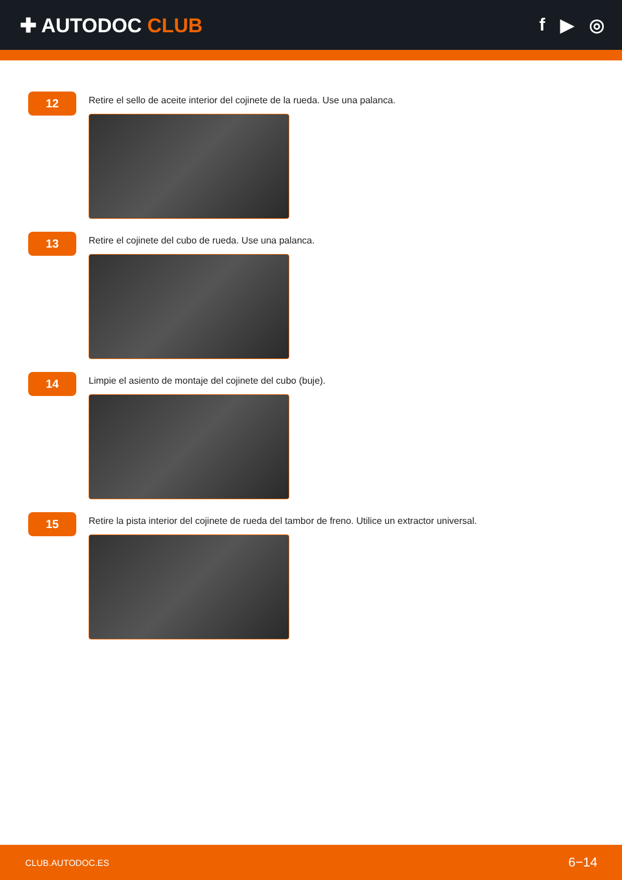✚ AUTODOC CLUB f ▶ ◎
12
Retire el sello de aceite interior del cojinete de la rueda. Use una palanca.
13
Retire el cojinete del cubo de rueda. Use una palanca.
14
Limpie el asiento de montaje del cojinete del cubo (buje).
15
Retire la pista interior del cojinete de rueda del tambor de freno. Utilice un extractor universal.
CLUB.AUTODOC.ES 6−14